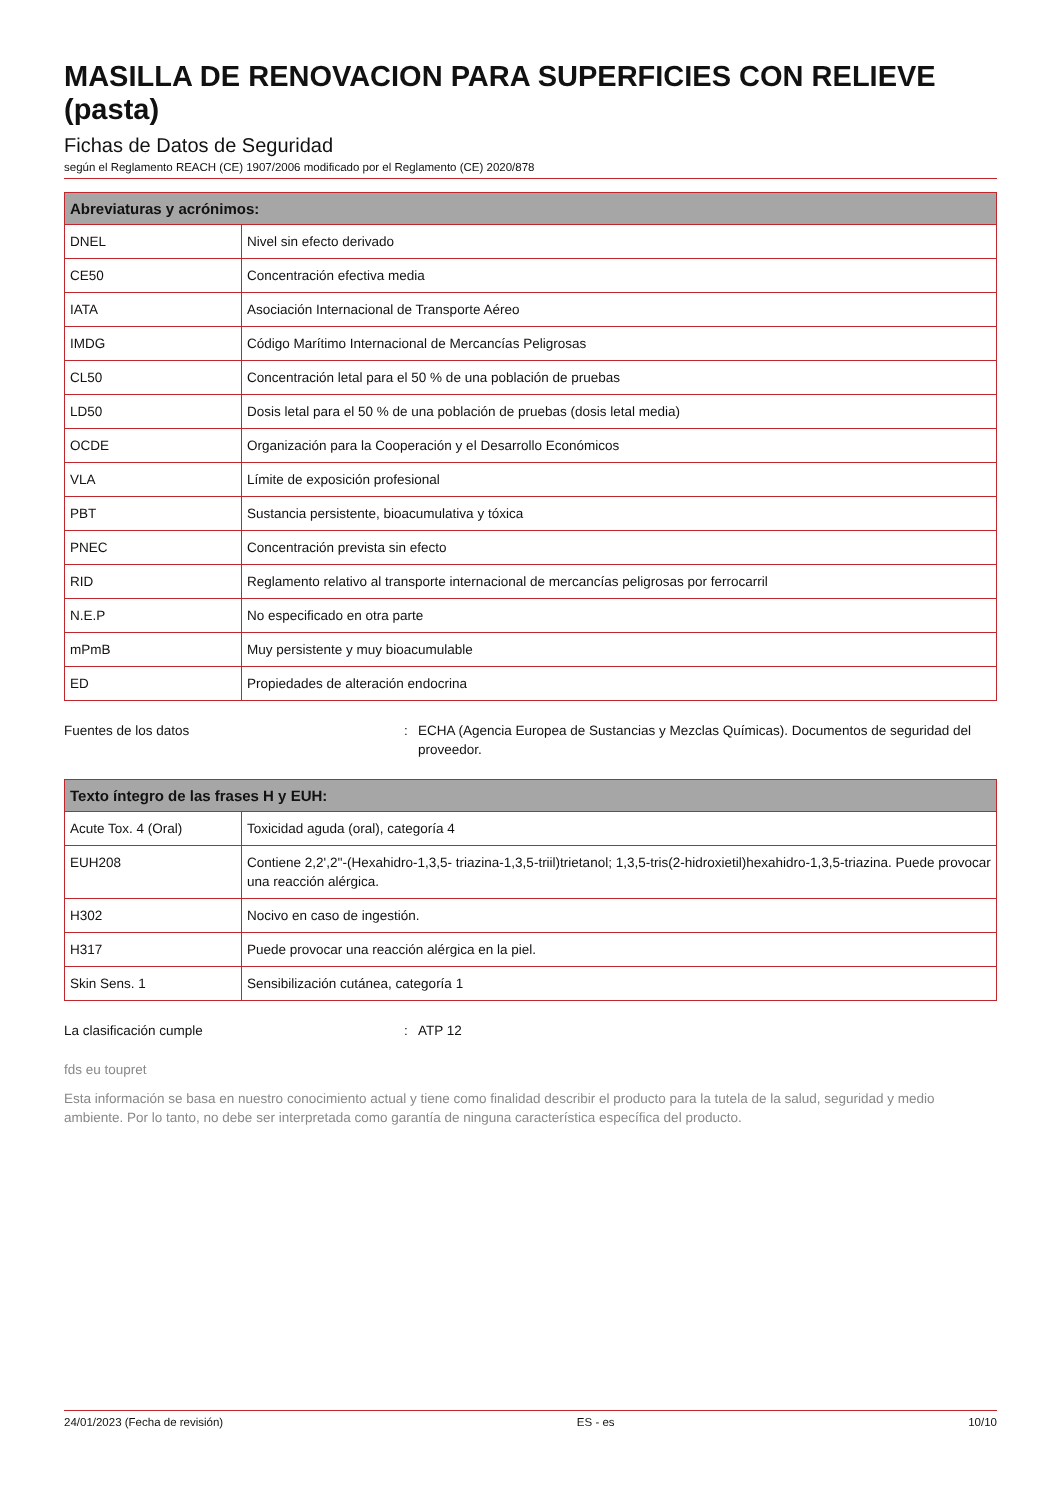MASILLA DE RENOVACION PARA SUPERFICIES CON RELIEVE (pasta)
Fichas de Datos de Seguridad
según el Reglamento REACH (CE) 1907/2006 modificado por el Reglamento (CE) 2020/878
| Abreviaturas y acrónimos: | |
| --- | --- |
| DNEL | Nivel sin efecto derivado |
| CE50 | Concentración efectiva media |
| IATA | Asociación Internacional de Transporte Aéreo |
| IMDG | Código Marítimo Internacional de Mercancías Peligrosas |
| CL50 | Concentración letal para el 50 % de una población de pruebas |
| LD50 | Dosis letal para el 50 % de una población de pruebas (dosis letal media) |
| OCDE | Organización para la Cooperación y el Desarrollo Económicos |
| VLA | Límite de exposición profesional |
| PBT | Sustancia persistente, bioacumulativa y tóxica |
| PNEC | Concentración prevista sin efecto |
| RID | Reglamento relativo al transporte internacional de mercancías peligrosas por ferrocarril |
| N.E.P | No especificado en otra parte |
| mPmB | Muy persistente y muy bioacumulable |
| ED | Propiedades de alteración endocrina |
Fuentes de los datos : ECHA (Agencia Europea de Sustancias y Mezclas Químicas). Documentos de seguridad del proveedor.
| Texto íntegro de las frases H y EUH: | |
| --- | --- |
| Acute Tox. 4 (Oral) | Toxicidad aguda (oral), categoría 4 |
| EUH208 | Contiene 2,2',2''-(Hexahidro-1,3,5- triazina-1,3,5-triil)trietanol; 1,3,5-tris(2-hidroxietil)hexahidro-1,3,5-triazina. Puede provocar una reacción alérgica. |
| H302 | Nocivo en caso de ingestión. |
| H317 | Puede provocar una reacción alérgica en la piel. |
| Skin Sens. 1 | Sensibilización cutánea, categoría 1 |
La clasificación cumple : ATP 12
fds eu toupret
Esta información se basa en nuestro conocimiento actual y tiene como finalidad describir el producto para la tutela de la salud, seguridad y medio ambiente. Por lo tanto, no debe ser interpretada como garantía de ninguna característica específica del producto.
24/01/2023 (Fecha de revisión) ES - es 10/10